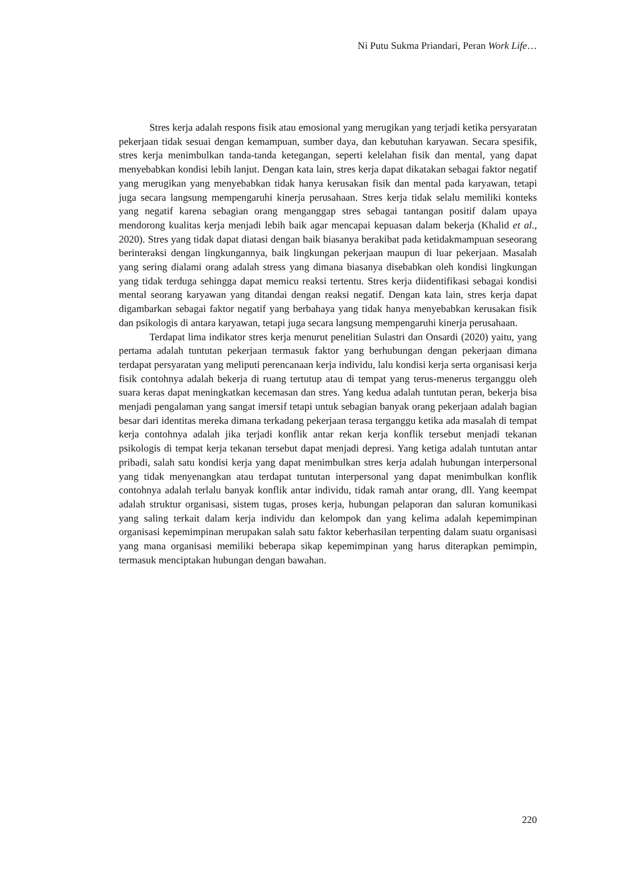Ni Putu Sukma Priandari, Peran Work Life…
Stres kerja adalah respons fisik atau emosional yang merugikan yang terjadi ketika persyaratan pekerjaan tidak sesuai dengan kemampuan, sumber daya, dan kebutuhan karyawan. Secara spesifik, stres kerja menimbulkan tanda-tanda ketegangan, seperti kelelahan fisik dan mental, yang dapat menyebabkan kondisi lebih lanjut. Dengan kata lain, stres kerja dapat dikatakan sebagai faktor negatif yang merugikan yang menyebabkan tidak hanya kerusakan fisik dan mental pada karyawan, tetapi juga secara langsung mempengaruhi kinerja perusahaan. Stres kerja tidak selalu memiliki konteks yang negatif karena sebagian orang menganggap stres sebagai tantangan positif dalam upaya mendorong kualitas kerja menjadi lebih baik agar mencapai kepuasan dalam bekerja (Khalid et al., 2020). Stres yang tidak dapat diatasi dengan baik biasanya berakibat pada ketidakmampuan seseorang berinteraksi dengan lingkungannya, baik lingkungan pekerjaan maupun di luar pekerjaan. Masalah yang sering dialami orang adalah stress yang dimana biasanya disebabkan oleh kondisi lingkungan yang tidak terduga sehingga dapat memicu reaksi tertentu. Stres kerja diidentifikasi sebagai kondisi mental seorang karyawan yang ditandai dengan reaksi negatif. Dengan kata lain, stres kerja dapat digambarkan sebagai faktor negatif yang berbahaya yang tidak hanya menyebabkan kerusakan fisik dan psikologis di antara karyawan, tetapi juga secara langsung mempengaruhi kinerja perusahaan.
Terdapat lima indikator stres kerja menurut penelitian Sulastri dan Onsardi (2020) yaitu, yang pertama adalah tuntutan pekerjaan termasuk faktor yang berhubungan dengan pekerjaan dimana terdapat persyaratan yang meliputi perencanaan kerja individu, lalu kondisi kerja serta organisasi kerja fisik contohnya adalah bekerja di ruang tertutup atau di tempat yang terus-menerus terganggu oleh suara keras dapat meningkatkan kecemasan dan stres. Yang kedua adalah tuntutan peran, bekerja bisa menjadi pengalaman yang sangat imersif tetapi untuk sebagian banyak orang pekerjaan adalah bagian besar dari identitas mereka dimana terkadang pekerjaan terasa terganggu ketika ada masalah di tempat kerja contohnya adalah jika terjadi konflik antar rekan kerja konflik tersebut menjadi tekanan psikologis di tempat kerja tekanan tersebut dapat menjadi depresi. Yang ketiga adalah tuntutan antar pribadi, salah satu kondisi kerja yang dapat menimbulkan stres kerja adalah hubungan interpersonal yang tidak menyenangkan atau terdapat tuntutan interpersonal yang dapat menimbulkan konflik contohnya adalah terlalu banyak konflik antar individu, tidak ramah antar orang, dll. Yang keempat adalah struktur organisasi, sistem tugas, proses kerja, hubungan pelaporan dan saluran komunikasi yang saling terkait dalam kerja individu dan kelompok dan yang kelima adalah kepemimpinan organisasi kepemimpinan merupakan salah satu faktor keberhasilan terpenting dalam suatu organisasi yang mana organisasi memiliki beberapa sikap kepemimpinan yang harus diterapkan pemimpin, termasuk menciptakan hubungan dengan bawahan.
220